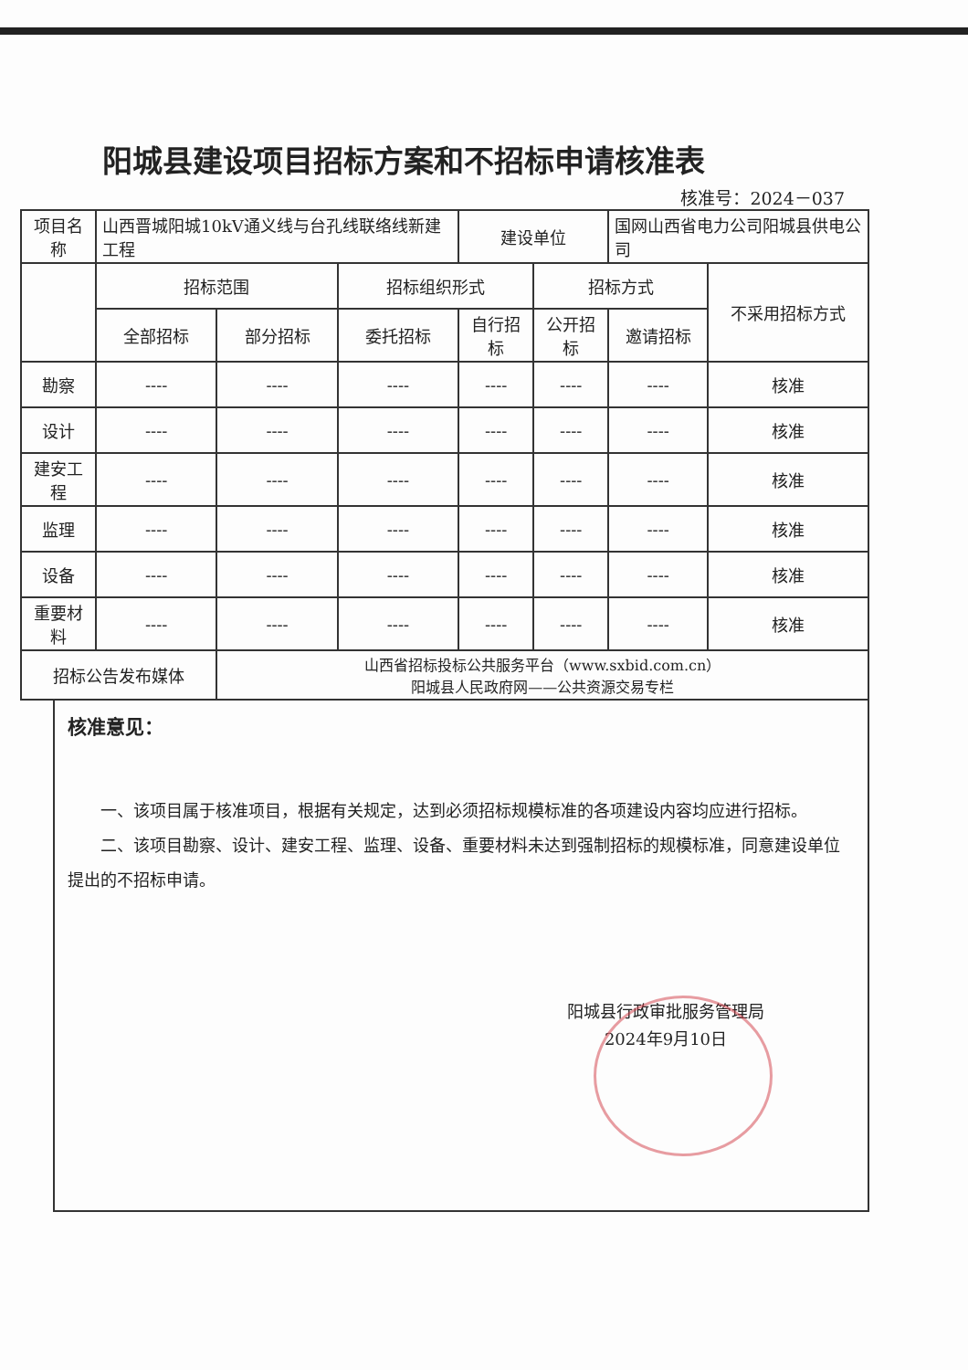阳城县建设项目招标方案和不招标申请核准表
核准号：2024－037
| 项目名称 | 山西晋城阳城10kV通义线与台孔线联络线新建工程 | | | 建设单位 | | 国网山西省电力公司阳城县供电公司 | |
| | 招标范围 | | 招标组织形式 | | 招标方式 | | 不采用招标方式 |
| | 全部招标 | 部分招标 | 委托招标 | 自行招标 | 公开招标 | 邀请招标 | |
| 勘察 | ---- | ---- | ---- | ---- | ---- | ---- | 核准 |
| 设计 | ---- | ---- | ---- | ---- | ---- | ---- | 核准 |
| 建安工程 | ---- | ---- | ---- | ---- | ---- | ---- | 核准 |
| 监理 | ---- | ---- | ---- | ---- | ---- | ---- | 核准 |
| 设备 | ---- | ---- | ---- | ---- | ---- | ---- | 核准 |
| 重要材料 | ---- | ---- | ---- | ---- | ---- | ---- | 核准 |
| 招标公告发布媒体 | | 山西省招标投标公共服务平台（www.sxbid.com.cn） 阳城县人民政府网——公共资源交易专栏 | | | | | |
核准意见：
一、该项目属于核准项目，根据有关规定，达到必须招标规模标准的各项建设内容均应进行招标。
二、该项目勘察、设计、建安工程、监理、设备、重要材料未达到强制招标的规模标准，同意建设单位提出的不招标申请。
阳城县行政审批服务管理局
2024年9月10日